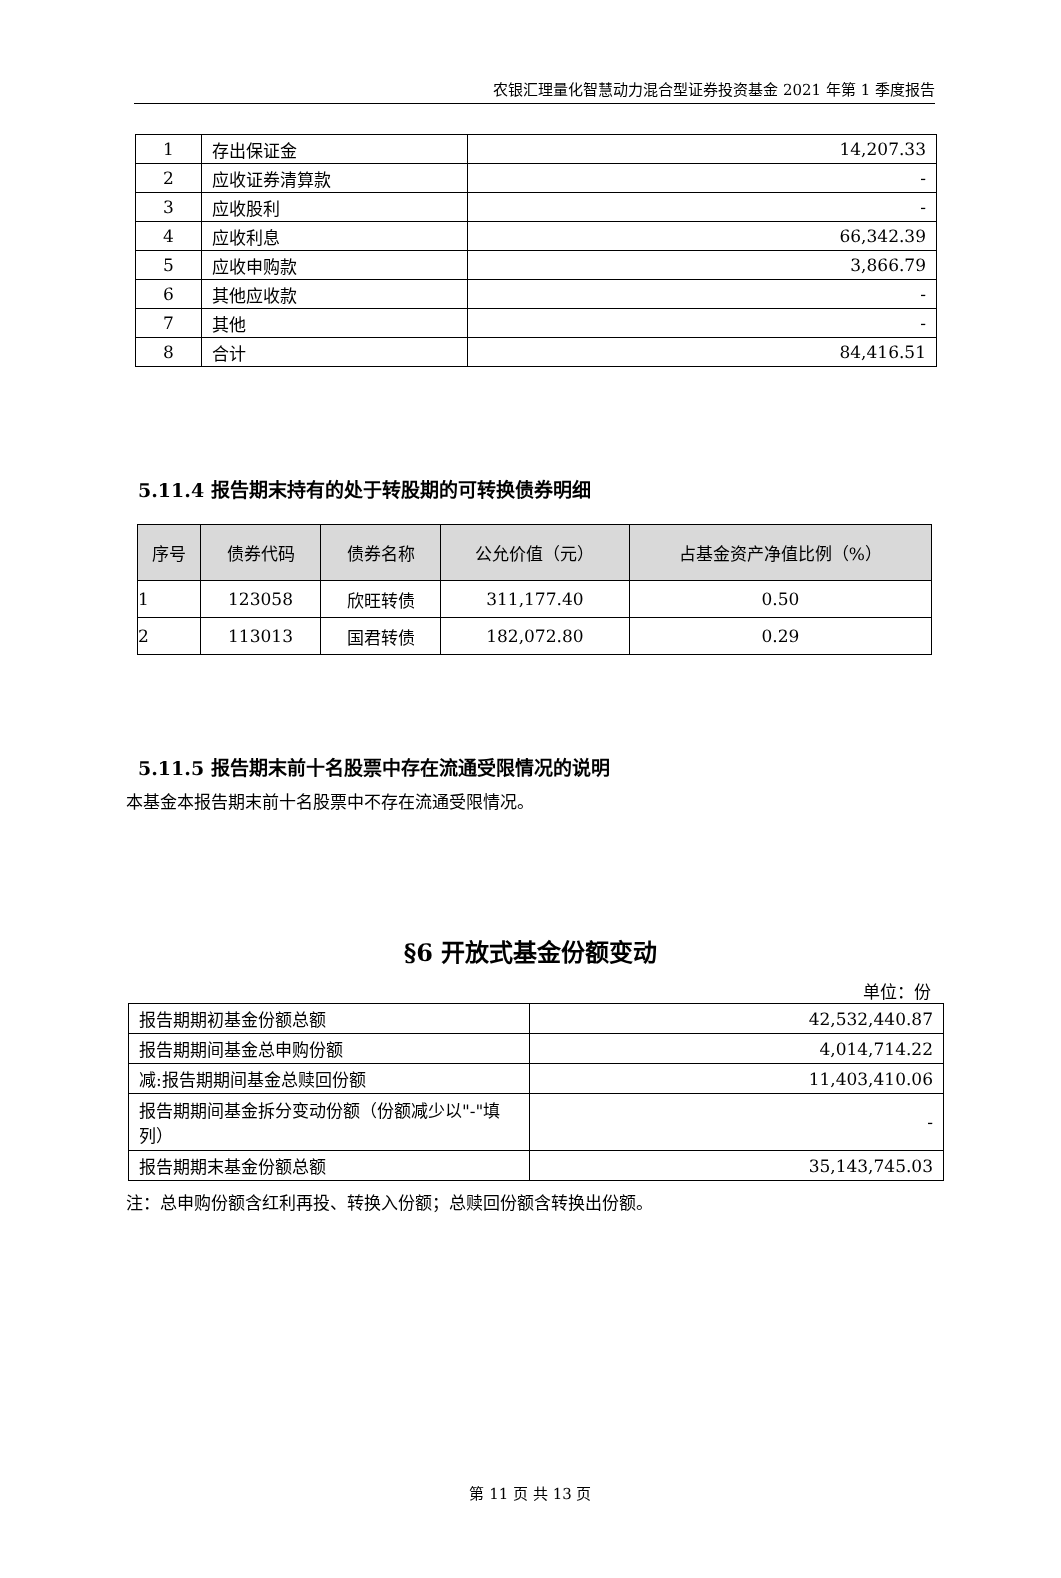农银汇理量化智慧动力混合型证券投资基金 2021 年第 1 季度报告
| 1 | 存出保证金 | 14,207.33 |
| 2 | 应收证券清算款 | - |
| 3 | 应收股利 | - |
| 4 | 应收利息 | 66,342.39 |
| 5 | 应收申购款 | 3,866.79 |
| 6 | 其他应收款 | - |
| 7 | 其他 | - |
| 8 | 合计 | 84,416.51 |
5.11.4 报告期末持有的处于转股期的可转换债券明细
| 序号 | 债券代码 | 债券名称 | 公允价值（元） | 占基金资产净值比例（%） |
| --- | --- | --- | --- | --- |
| 1 | 123058 | 欣旺转债 | 311,177.40 | 0.50 |
| 2 | 113013 | 国君转债 | 182,072.80 | 0.29 |
5.11.5 报告期末前十名股票中存在流通受限情况的说明
本基金本报告期末前十名股票中不存在流通受限情况。
§6 开放式基金份额变动
单位：份
| 报告期期初基金份额总额 | 42,532,440.87 |
| 报告期期间基金总申购份额 | 4,014,714.22 |
| 减:报告期期间基金总赎回份额 | 11,403,410.06 |
| 报告期期间基金拆分变动份额（份额减少以"-"填列） | - |
| 报告期期末基金份额总额 | 35,143,745.03 |
注：总申购份额含红利再投、转换入份额；总赎回份额含转换出份额。
第 11 页 共 13 页